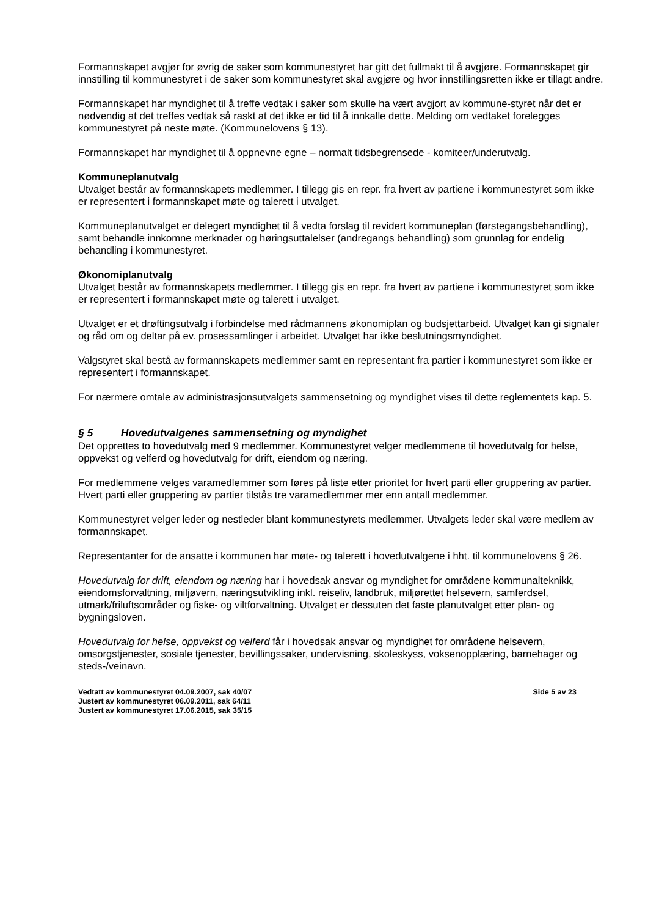Formannskapet avgjør for øvrig de saker som kommunestyret har gitt det fullmakt til å avgjøre. Formannskapet gir innstilling til kommunestyret i de saker som kommunestyret skal avgjøre og hvor innstillingsretten ikke er tillagt andre.
Formannskapet har myndighet til å treffe vedtak i saker som skulle ha vært avgjort av kommune-styret når det er nødvendig at det treffes vedtak så raskt at det ikke er tid til å innkalle dette. Melding om vedtaket forelegges kommunestyret på neste møte. (Kommunelovens § 13).
Formannskapet har myndighet til å oppnevne egne – normalt tidsbegrensede - komiteer/underutvalg.
Kommuneplanutvalg
Utvalget består av formannskapets medlemmer. I tillegg gis en repr. fra hvert av partiene i kommunestyret som ikke er representert i formannskapet møte og talerett i utvalget.
Kommuneplanutvalget er delegert myndighet til å vedta forslag til revidert kommuneplan (førstegangsbehandling), samt behandle innkomne merknader og høringsuttalelser (andregangs behandling) som grunnlag for endelig behandling i kommunestyret.
Økonomiplanutvalg
Utvalget består av formannskapets medlemmer. I tillegg gis en repr. fra hvert av partiene i kommunestyret som ikke er representert i formannskapet møte og talerett i utvalget.
Utvalget er et drøftingsutvalg i forbindelse med rådmannens økonomiplan og budsjettarbeid. Utvalget kan gi signaler og råd om og deltar på ev. prosessamlinger i arbeidet. Utvalget har ikke beslutningsmyndighet.
Valgstyret skal bestå av formannskapets medlemmer samt en representant fra partier i kommunestyret som ikke er representert i formannskapet.
For nærmere omtale av administrasjonsutvalgets sammensetning og myndighet vises til dette reglementets kap. 5.
§ 5 Hovedutvalgenes sammensetning og myndighet
Det opprettes to hovedutvalg med 9 medlemmer. Kommunestyret velger medlemmene til hovedutvalg for helse, oppvekst og velferd og hovedutvalg for drift, eiendom og næring.
For medlemmene velges varamedlemmer som føres på liste etter prioritet for hvert parti eller gruppering av partier. Hvert parti eller gruppering av partier tilstås tre varamedlemmer mer enn antall medlemmer.
Kommunestyret velger leder og nestleder blant kommunestyrets medlemmer. Utvalgets leder skal være medlem av formannskapet.
Representanter for de ansatte i kommunen har møte- og talerett i hovedutvalgene i hht. til kommunelovens § 26.
Hovedutvalg for drift, eiendom og næring har i hovedsak ansvar og myndighet for områdene kommunalteknikk, eiendomsforvaltning, miljøvern, næringsutvikling inkl. reiseliv, landbruk, miljørettet helsevern, samferdsel, utmark/friluftsområder og fiske- og viltforvaltning. Utvalget er dessuten det faste planutvalget etter plan- og bygningsloven.
Hovedutvalg for helse, oppvekst og velferd får i hovedsak ansvar og myndighet for områdene helsevern, omsorgstjenester, sosiale tjenester, bevillingssaker, undervisning, skoleskyss, voksenopplæring, barnehager og steds-/veinavn.
Vedtatt av kommunestyret 04.09.2007, sak 40/07
Justert av kommunestyret 06.09.2011, sak 64/11
Justert av kommunestyret 17.06.2015, sak 35/15
Side 5 av 23